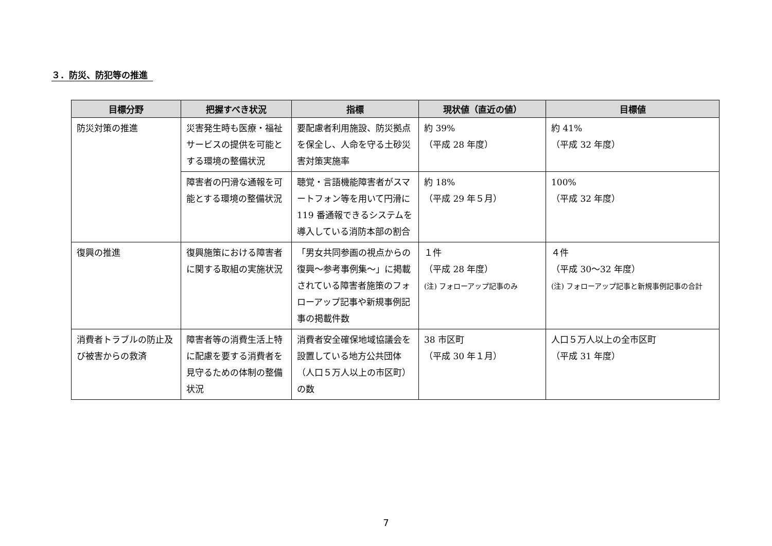３．防災、防犯等の推進
| 目標分野 | 把握すべき状況 | 指標 | 現状値（直近の値） | 目標値 |
| --- | --- | --- | --- | --- |
| 防災対策の推進 | 災害発生時も医療・福祉サービスの提供を可能とする環境の整備状況 | 要配慮者利用施設、防災拠点を保全し、人命を守る土砂災害対策実施率 | 約 39% （平成 28 年度） | 約 41% （平成 32 年度） |
| | 障害者の円滑な通報を可能とする環境の整備状況 | 聴覚・言語機能障害者がスマートフォン等を用いて円滑に 119 番通報できるシステムを導入している消防本部の割合 | 約 18% （平成 29 年５月） | 100% （平成 32 年度） |
| 復興の推進 | 復興施策における障害者に関する取組の実施状況 | 「男女共同参画の視点からの復興～参考事例集～」に掲載されている障害者施策のフォローアップ記事や新規事例記事の掲載件数 | １件 （平成 28 年度） (注) フォローアップ記事のみ | ４件 （平成 30～32 年度） (注) フォローアップ記事と新規事例記事の合計 |
| 消費者トラブルの防止及び被害からの救済 | 障害者等の消費生活上特に配慮を要する消費者を見守るための体制の整備状況 | 消費者安全確保地域協議会を設置している地方公共団体（人口５万人以上の市区町）の数 | 38 市区町 （平成 30 年１月） | 人口５万人以上の全市区町 （平成 31 年度） |
7